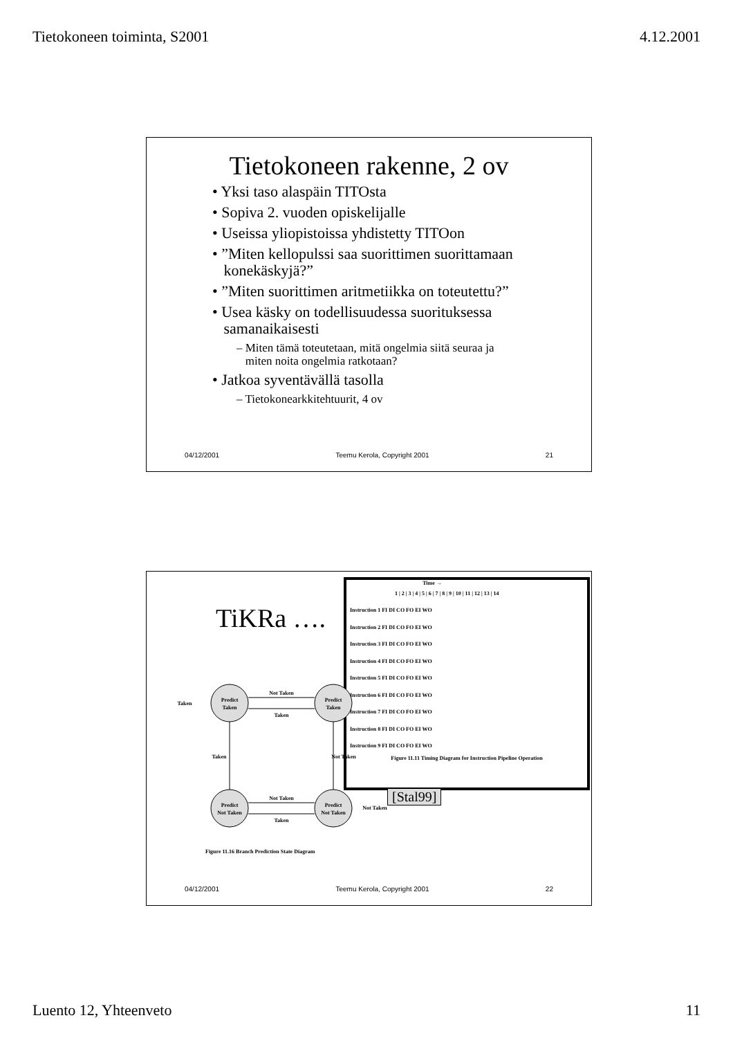Tietokoneen toiminta, S2001 4.12.2001
Tietokoneen rakenne, 2 ov
• Yksi taso alaspäin TITOsta
• Sopiva 2. vuoden opiskelijalle
• Useissa yliopistoissa yhdistetty TITOon
• ”Miten kellopulssi saa suorittimen suorittamaan
konekäskyjä?”
• ”Miten suorittimen aritmetiikka on toteutettu?”
• Usea käsky on todellisuudessa suorituksessa
samanaikaisesti
– Miten tämä toteutetaan, mitä ongelmia siitä seuraa ja
miten noita ongelmia ratkotaan?
• Jatkoa syventävällä tasolla
– Tietokonearkkitehtuurit, 4 ov
04/12/2001 Teemu Kerola, Copyright 2001 21
Time →
1 | 2 | 3 | 4 | 5 | 6 | 7 | 8 | 9 | 10 | 11 | 12 | 13 | 14
Instruction 1 FI DI CO FO EI WO
Instruction 2 FI DI CO FO EI WO
Instruction 3 FI DI CO FO EI WO
Instruction 4 FI DI CO FO EI WO
Instruction 5 FI DI CO FO EI WO
Instruction 6 FI DI CO FO EI WO
Instruction 7 FI DI CO FO EI WO
Instruction 8 FI DI CO FO EI WO
Instruction 9 FI DI CO FO EI WO
Figure 11.11 Timing Diagram for Instruction Pipeline Operation
[Stal99]
TiKRa ….
Predict
Taken
Predict
Taken
Predict
Not Taken
Predict
Not Taken
Not Taken
Taken
Not Taken
Taken
Taken
Not Taken
Taken
Not Taken
Figure 11.16 Branch Prediction State Diagram
04/12/2001 Teemu Kerola, Copyright 2001 22
Luento 12, Yhteenveto 11